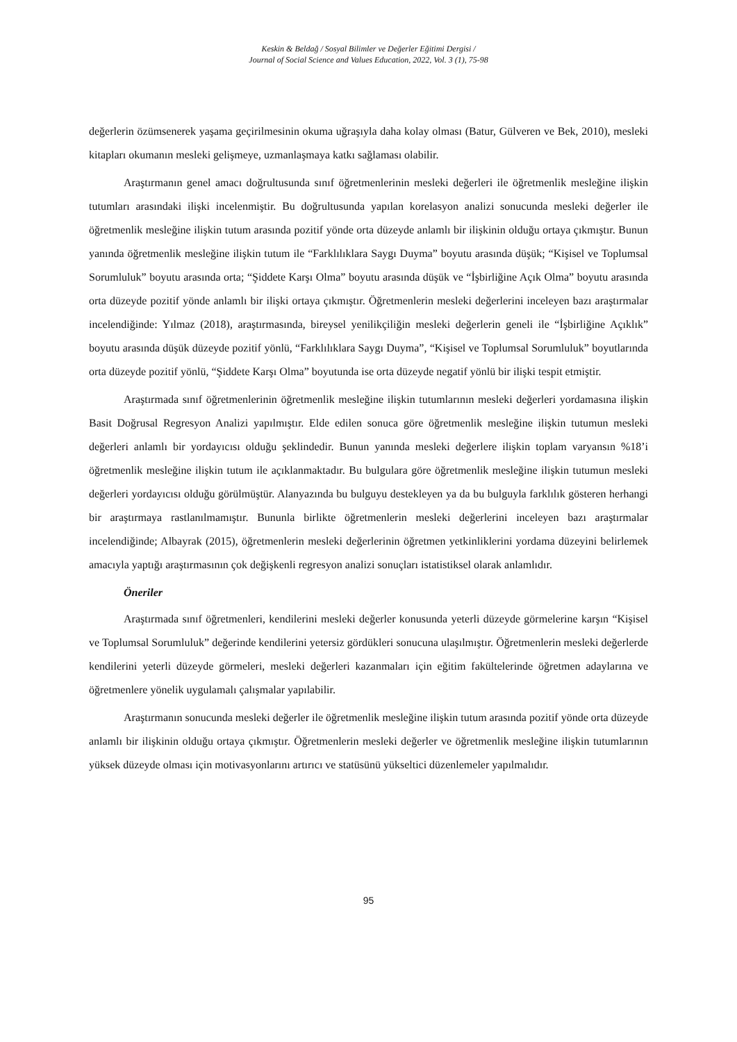Keskin & Beldağ / Sosyal Bilimler ve Değerler Eğitimi Dergisi /
Journal of Social Science and Values Education, 2022, Vol. 3 (1), 75-98
değerlerin özümsenerek yaşama geçirilmesinin okuma uğraşıyla daha kolay olması (Batur, Gülveren ve Bek, 2010), mesleki kitapları okumanın mesleki gelişmeye, uzmanlaşmaya katkı sağlaması olabilir.
Araştırmanın genel amacı doğrultusunda sınıf öğretmenlerinin mesleki değerleri ile öğretmenlik mesleğine ilişkin tutumları arasındaki ilişki incelenmiştir. Bu doğrultusunda yapılan korelasyon analizi sonucunda mesleki değerler ile öğretmenlik mesleğine ilişkin tutum arasında pozitif yönde orta düzeyde anlamlı bir ilişkinin olduğu ortaya çıkmıştır. Bunun yanında öğretmenlik mesleğine ilişkin tutum ile “Farklılıklara Saygı Duyma” boyutu arasında düşük; “Kişisel ve Toplumsal Sorumluluk” boyutu arasında orta; “Şiddete Karşı Olma” boyutu arasında düşük ve “İşbirliğine Açık Olma” boyutu arasında orta düzeyde pozitif yönde anlamlı bir ilişki ortaya çıkmıştır. Öğretmenlerin mesleki değerlerini inceleyen bazı araştırmalar incelendiğinde: Yılmaz (2018), araştırmasında, bireysel yenilikçiliğin mesleki değerlerin geneli ile “İşbirliğine Açıklık” boyutu arasında düşük düzeyde pozitif yönlü, “Farklılıklara Saygı Duyma”, “Kişisel ve Toplumsal Sorumluluk” boyutlarında orta düzeyde pozitif yönlü, “Şiddete Karşı Olma” boyutunda ise orta düzeyde negatif yönlü bir ilişki tespit etmiştir.
Araştırmada sınıf öğretmenlerinin öğretmenlik mesleğine ilişkin tutumlarının mesleki değerleri yordamasına ilişkin Basit Doğrusal Regresyon Analizi yapılmıştır. Elde edilen sonuca göre öğretmenlik mesleğine ilişkin tutumun mesleki değerleri anlamlı bir yordayıcısı olduğu şeklindedir. Bunun yanında mesleki değerlere ilişkin toplam varyansın %18’i öğretmenlik mesleğine ilişkin tutum ile açıklanmaktadır. Bu bulgulara göre öğretmenlik mesleğine ilişkin tutumun mesleki değerleri yordayıcısı olduğu görülmüştür. Alanyazında bu bulguyu destekleyen ya da bu bulguyla farklılık gösteren herhangi bir araştırmaya rastlanılmamıştır. Bununla birlikte öğretmenlerin mesleki değerlerini inceleyen bazı araştırmalar incelendiğinde; Albayrak (2015), öğretmenlerin mesleki değerlerinin öğretmen yetkinliklerini yordama düzeyini belirlemek amacıyla yaptığı araştırmasının çok değişkenli regresyon analizi sonuçları istatistiksel olarak anlamlıdır.
Öneriler
Araştırmada sınıf öğretmenleri, kendilerini mesleki değerler konusunda yeterli düzeyde görmelerine karşın “Kişisel ve Toplumsal Sorumluluk” değerinde kendilerini yetersiz gördükleri sonucuna ulaşılmıştır. Öğretmenlerin mesleki değerlerde kendilerini yeterli düzeyde görmeleri, mesleki değerleri kazanmaları için eğitim fakültelerinde öğretmen adaylarına ve öğretmenlere yönelik uygulamalı çalışmalar yapılabilir.
Araştırmanın sonucunda mesleki değerler ile öğretmenlik mesleğine ilişkin tutum arasında pozitif yönde orta düzeyde anlamlı bir ilişkinin olduğu ortaya çıkmıştır. Öğretmenlerin mesleki değerler ve öğretmenlik mesleğine ilişkin tutumlarının yüksek düzeyde olması için motivasyonlarını artırıcı ve statüsünü yükseltici düzenlemeler yapılmalıdır.
95